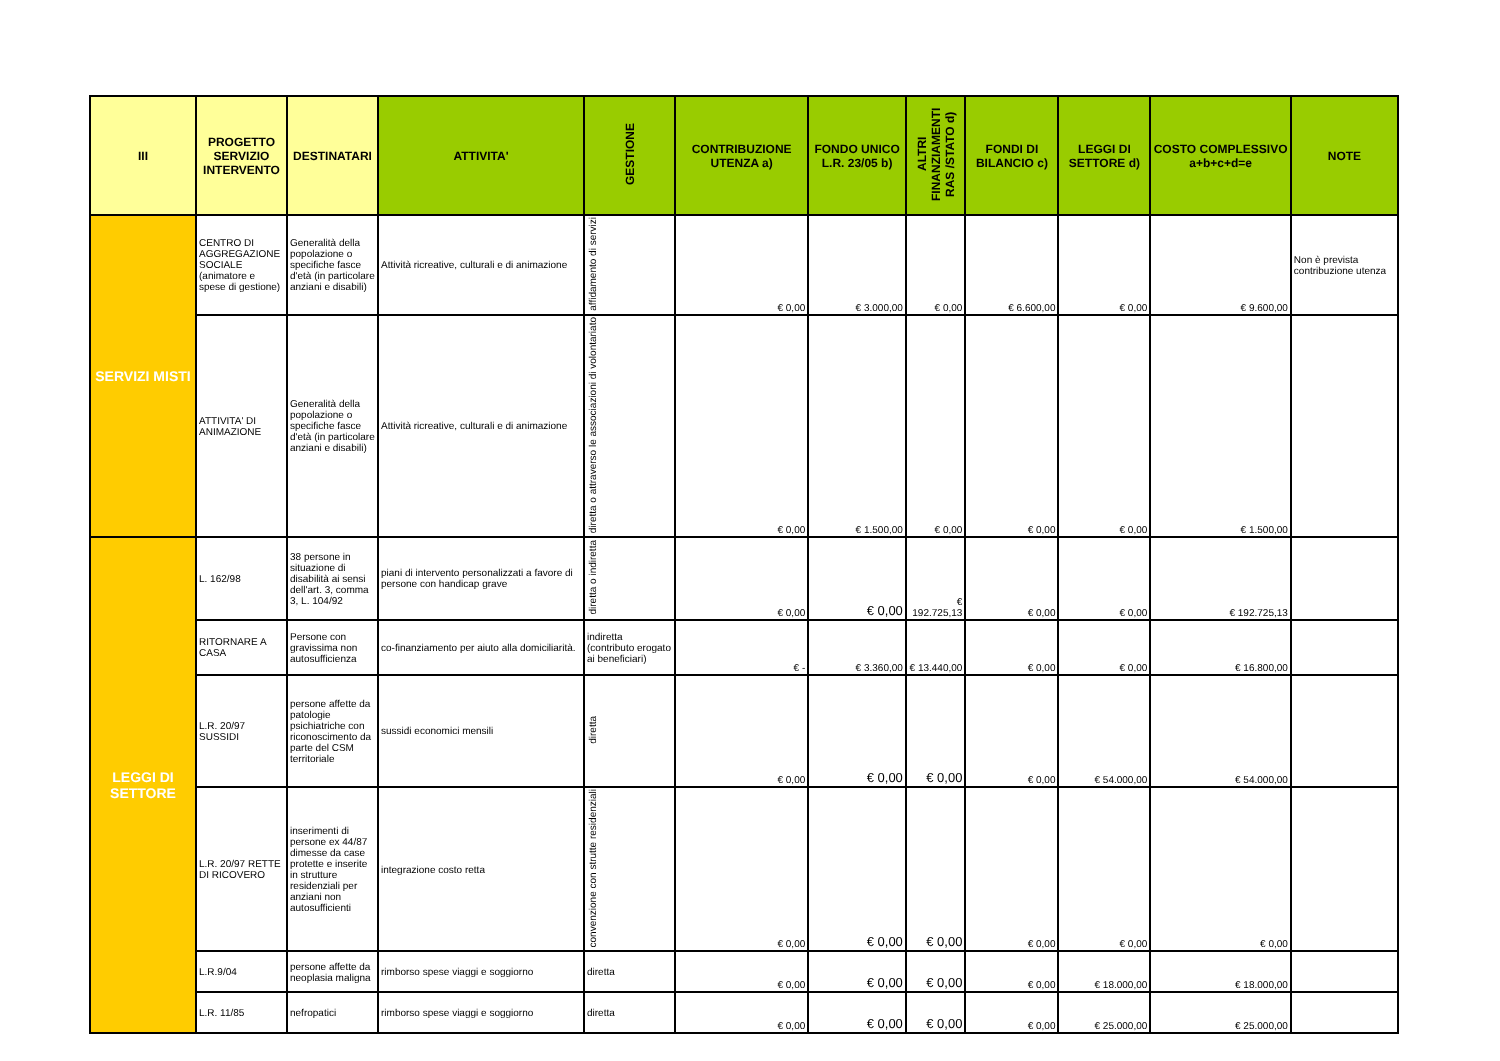| III | PROGETTO SERVIZIO INTERVENTO | DESTINATARI | ATTIVITA' | GESTIONE | CONTRIBUZIONE UTENZA a) | FONDO UNICO L.R. 23/05 b) | ALTRI FINANZIAMENTI RAS /STATO d) | FONDI DI BILANCIO c) | LEGGI DI SETTORE d) | COSTO COMPLESSIVO a+b+c+d=e | NOTE |
| --- | --- | --- | --- | --- | --- | --- | --- | --- | --- | --- | --- |
| SERVIZI MISTI | CENTRO DI AGGREGAZIONE SOCIALE (animatore e spese di gestione) | Generalità della popolazione o specifiche fasce d'età (in particolare anziani e disabili) | Attività ricreative, culturali e di animazione | affidamento di servizi | € 0,00 | € 3.000,00 | € 0,00 | € 6.600,00 | € 0,00 | € 9.600,00 | Non è prevista contribuzione utenza |
| | ATTIVITA' DI ANIMAZIONE | Generalità della popolazione o specifiche fasce d'età (in particolare anziani e disabili) | Attività ricreative, culturali e di animazione | diretta o attraverso le associazioni di volontariato | € 0,00 | € 1.500,00 | € 0,00 | € 0,00 | € 0,00 | € 1.500,00 | |
| LEGGI DI SETTORE | L. 162/98 | 38 persone in situazione di disabilità ai sensi dell'art. 3, comma 3, L. 104/92 | piani di intervento personalizzati a favore di persone con handicap grave | diretta o indiretta | € 0,00 | € 0,00 | € 192.725,13 | € 0,00 | € 0,00 | € 192.725,13 | |
| | RITORNARE A CASA | Persone con gravissima non autosufficienza | co-finanziamento per aiuto alla domiciliarità. | indiretta (contributo erogato ai beneficiari) | € - | € 3.360,00 | € 13.440,00 | € 0,00 | € 0,00 | € 16.800,00 | |
| | L.R. 20/97 SUSSIDI | persone affette da patologie psichiatriche con riconoscimento da parte del CSM territoriale | sussidi economici mensili | diretta | € 0,00 | € 0,00 | € 0,00 | € 0,00 | € 54.000,00 | € 54.000,00 | |
| | L.R. 20/97 RETTE DI RICOVERO | inserimenti di persone ex 44/87 dimesse da case protette e inserite in strutture residenziali per anziani non autosufficienti | integrazione costo retta | convenzione con strutte residenziali | € 0,00 | € 0,00 | € 0,00 | € 0,00 | € 0,00 | € 0,00 | |
| | L.R.9/04 | persone affette da neoplasia maligna | rimborso spese viaggi e soggiorno | diretta | € 0,00 | € 0,00 | € 0,00 | € 0,00 | € 18.000,00 | € 18.000,00 | |
| | L.R. 11/85 | nefropatici | rimborso spese viaggi e soggiorno | diretta | € 0,00 | € 0,00 | € 0,00 | € 0,00 | € 25.000,00 | € 25.000,00 | |